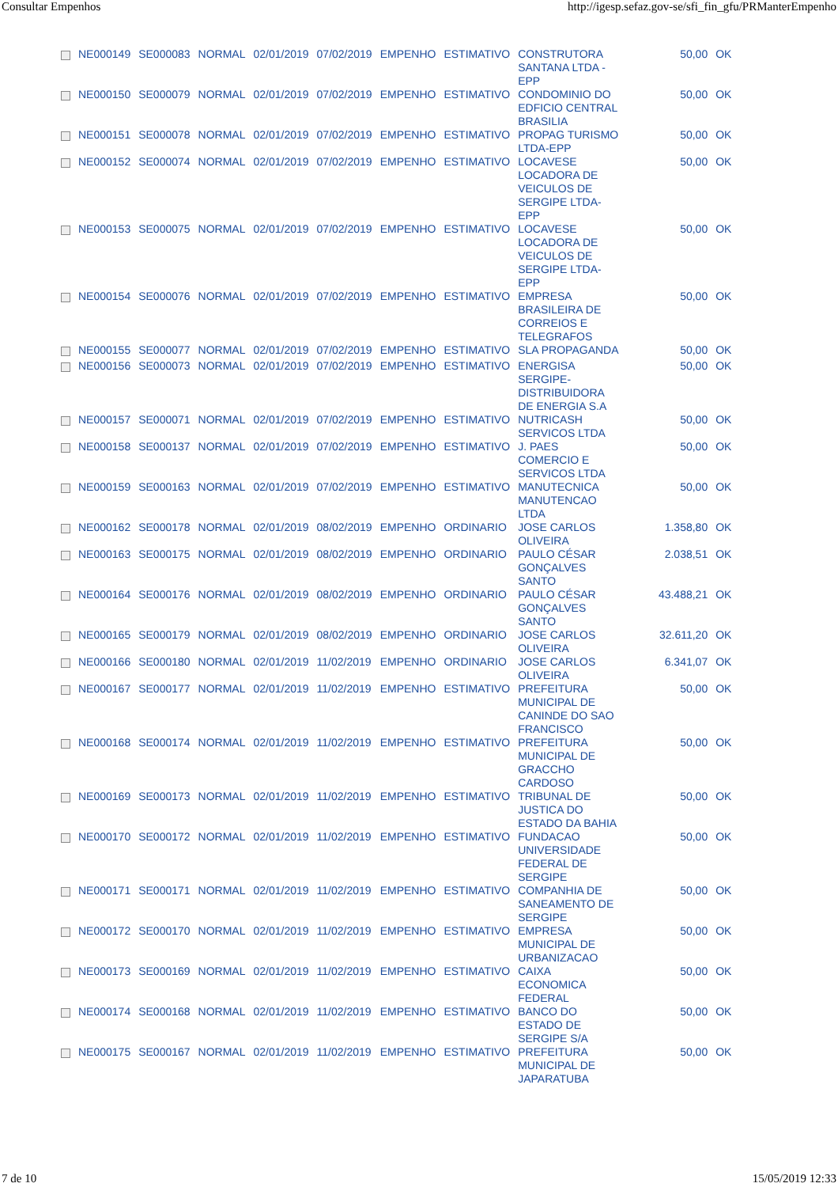Consultar Empenhos http://igesp.sefaz.gov-se/sfi_fin_gfu/PRManterEmpenho
| | NE000149 | SE000083 | NORMAL | 02/01/2019 | 07/02/2019 | EMPENHO | ESTIMATIVO | CONSTRUTORA SANTANA LTDA -EPP | 50,00 | OK |
| | NE000150 | SE000079 | NORMAL | 02/01/2019 | 07/02/2019 | EMPENHO | ESTIMATIVO | CONDOMINIO DO EDFICIO CENTRAL BRASILIA | 50,00 | OK |
| | NE000151 | SE000078 | NORMAL | 02/01/2019 | 07/02/2019 | EMPENHO | ESTIMATIVO | PROPAG TURISMO LTDA-EPP | 50,00 | OK |
| | NE000152 | SE000074 | NORMAL | 02/01/2019 | 07/02/2019 | EMPENHO | ESTIMATIVO | LOCAVESE LOCADORA DE VEICULOS DE SERGIPE LTDA-EPP | 50,00 | OK |
| | NE000153 | SE000075 | NORMAL | 02/01/2019 | 07/02/2019 | EMPENHO | ESTIMATIVO | LOCAVESE LOCADORA DE VEICULOS DE SERGIPE LTDA-EPP | 50,00 | OK |
| | NE000154 | SE000076 | NORMAL | 02/01/2019 | 07/02/2019 | EMPENHO | ESTIMATIVO | EMPRESA BRASILEIRA DE CORREIOS E TELEGRAFOS | 50,00 | OK |
| | NE000155 | SE000077 | NORMAL | 02/01/2019 | 07/02/2019 | EMPENHO | ESTIMATIVO | SLA PROPAGANDA | 50,00 | OK |
| | NE000156 | SE000073 | NORMAL | 02/01/2019 | 07/02/2019 | EMPENHO | ESTIMATIVO | ENERGISA SERGIPE-DISTRIBUIDORA DE ENERGIA S.A | 50,00 | OK |
| | NE000157 | SE000071 | NORMAL | 02/01/2019 | 07/02/2019 | EMPENHO | ESTIMATIVO | NUTRICASH SERVICOS LTDA | 50,00 | OK |
| | NE000158 | SE000137 | NORMAL | 02/01/2019 | 07/02/2019 | EMPENHO | ESTIMATIVO | J. PAES COMERCIO E SERVICOS LTDA | 50,00 | OK |
| | NE000159 | SE000163 | NORMAL | 02/01/2019 | 07/02/2019 | EMPENHO | ESTIMATIVO | MANUTECNICA MANUTENCAO LTDA | 50,00 | OK |
| | NE000162 | SE000178 | NORMAL | 02/01/2019 | 08/02/2019 | EMPENHO | ORDINARIO | JOSE CARLOS OLIVEIRA | 1.358,80 | OK |
| | NE000163 | SE000175 | NORMAL | 02/01/2019 | 08/02/2019 | EMPENHO | ORDINARIO | PAULO CÉSAR GONÇALVES SANTO | 2.038,51 | OK |
| | NE000164 | SE000176 | NORMAL | 02/01/2019 | 08/02/2019 | EMPENHO | ORDINARIO | PAULO CÉSAR GONÇALVES SANTO | 43.488,21 | OK |
| | NE000165 | SE000179 | NORMAL | 02/01/2019 | 08/02/2019 | EMPENHO | ORDINARIO | JOSE CARLOS OLIVEIRA | 32.611,20 | OK |
| | NE000166 | SE000180 | NORMAL | 02/01/2019 | 11/02/2019 | EMPENHO | ORDINARIO | JOSE CARLOS OLIVEIRA | 6.341,07 | OK |
| | NE000167 | SE000177 | NORMAL | 02/01/2019 | 11/02/2019 | EMPENHO | ESTIMATIVO | PREFEITURA MUNICIPAL DE CANINDE DO SAO FRANCISCO | 50,00 | OK |
| | NE000168 | SE000174 | NORMAL | 02/01/2019 | 11/02/2019 | EMPENHO | ESTIMATIVO | PREFEITURA MUNICIPAL DE GRACCHO CARDOSO | 50,00 | OK |
| | NE000169 | SE000173 | NORMAL | 02/01/2019 | 11/02/2019 | EMPENHO | ESTIMATIVO | TRIBUNAL DE JUSTICA DO ESTADO DA BAHIA | 50,00 | OK |
| | NE000170 | SE000172 | NORMAL | 02/01/2019 | 11/02/2019 | EMPENHO | ESTIMATIVO | FUNDACAO UNIVERSIDADE FEDERAL DE SERGIPE | 50,00 | OK |
| | NE000171 | SE000171 | NORMAL | 02/01/2019 | 11/02/2019 | EMPENHO | ESTIMATIVO | COMPANHIA DE SANEAMENTO DE SERGIPE | 50,00 | OK |
| | NE000172 | SE000170 | NORMAL | 02/01/2019 | 11/02/2019 | EMPENHO | ESTIMATIVO | EMPRESA MUNICIPAL DE URBANIZACAO | 50,00 | OK |
| | NE000173 | SE000169 | NORMAL | 02/01/2019 | 11/02/2019 | EMPENHO | ESTIMATIVO | CAIXA ECONOMICA FEDERAL | 50,00 | OK |
| | NE000174 | SE000168 | NORMAL | 02/01/2019 | 11/02/2019 | EMPENHO | ESTIMATIVO | BANCO DO ESTADO DE SERGIPE S/A | 50,00 | OK |
| | NE000175 | SE000167 | NORMAL | 02/01/2019 | 11/02/2019 | EMPENHO | ESTIMATIVO | PREFEITURA MUNICIPAL DE JAPARATUBA | 50,00 | OK |
7 de 10 15/05/2019 12:33